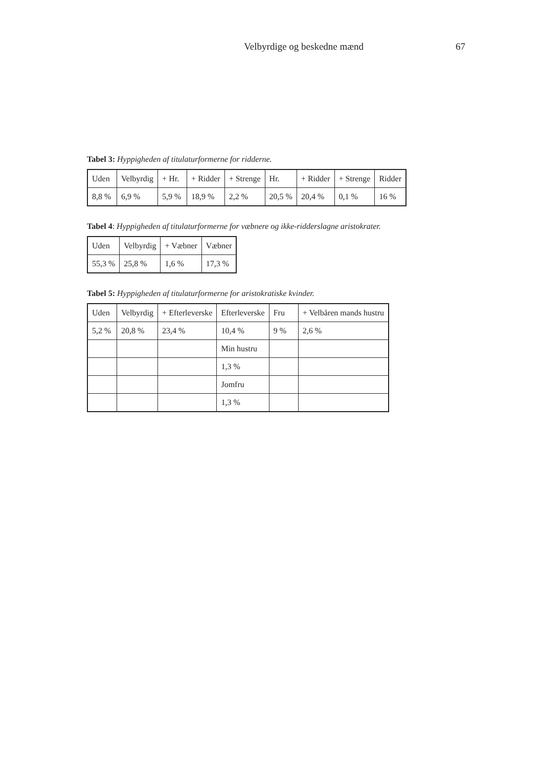Velbyrdige og beskedne mænd 67
Tabel 3: Hyppigheden af titulaturformerne for ridderne.
| Uden | Velbyrdig | + Hr. | + Ridder | + Strenge | Hr. | + Ridder | + Strenge | Ridder |
| --- | --- | --- | --- | --- | --- | --- | --- | --- |
| 8,8 % | 6,9 % | 5,9 % | 18,9 % | 2,2 % | 20,5 % | 20,4 % | 0,1 % | 16 % |
Tabel 4: Hyppigheden af titulaturformerne for væbnere og ikke-ridderslagne aristokrater.
| Uden | Velbyrdig | + Væbner | Væbner |
| --- | --- | --- | --- |
| 55,3 % | 25,8 % | 1,6 % | 17,3 % |
Tabel 5: Hyppigheden af titulaturformerne for aristokratiske kvinder.
| Uden | Velbyrdig | + Efterleverske | Efterleverske | Fru | + Velbåren mands hustru |
| --- | --- | --- | --- | --- | --- |
| 5,2 % | 20,8 % | 23,4 % | 10,4 % | 9 % | 2,6 % |
| | | | Min hustru | | |
| | | | 1,3 % | | |
| | | | Jomfru | | |
| | | | 1,3 % | | |